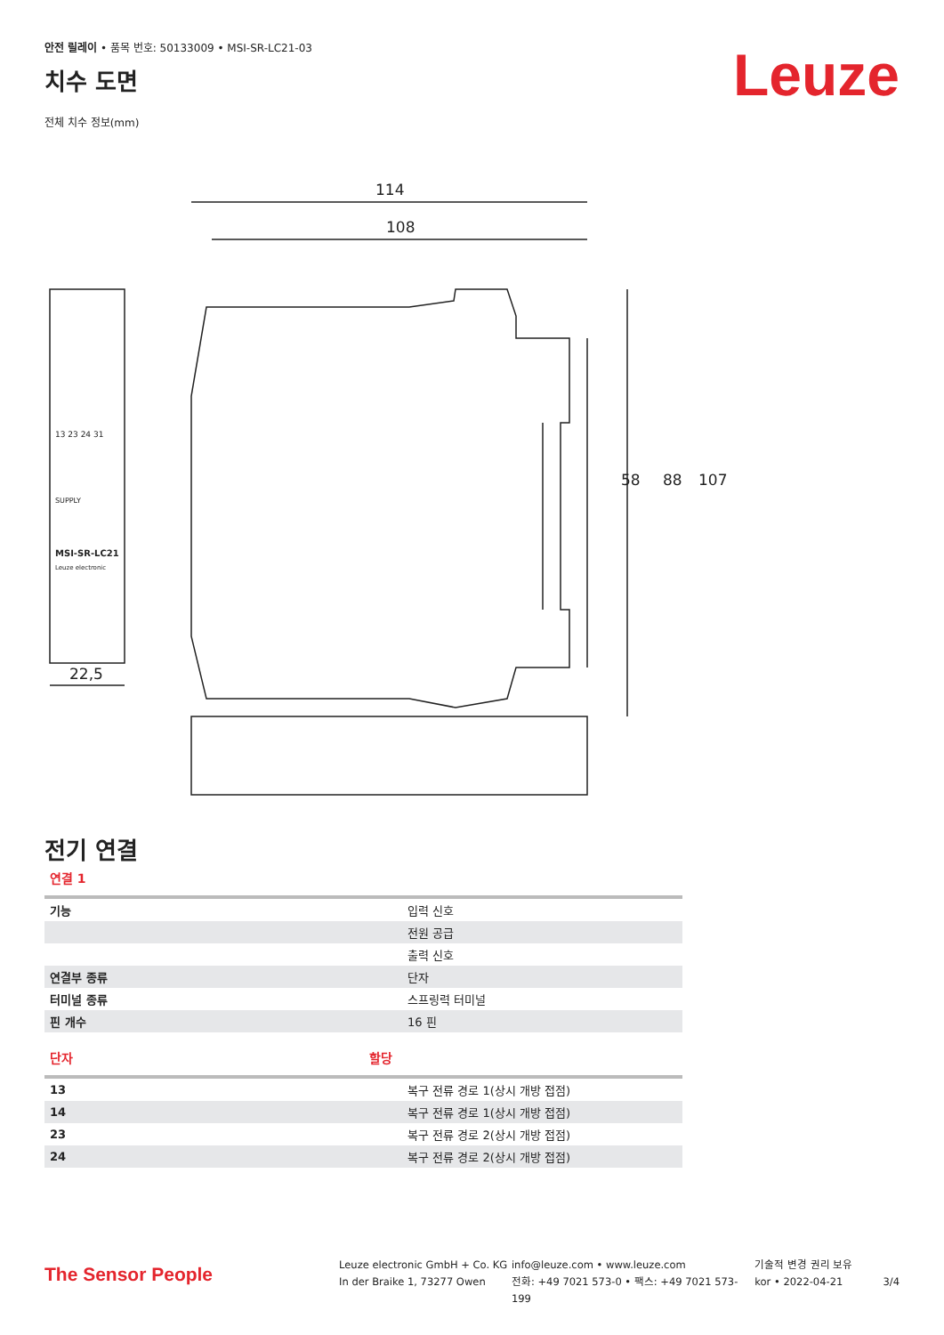안전 릴레이 • 품목 번호: 50133009 • MSI-SR-LC21-03
치수 도면
Leuze
전체 치수 정보(mm)
114
108
107
88
58
13 23 24 31
SUPPLY
MSI-SR-LC21
Leuze electronic
22,5
전기 연결
연결 1
| 기능 | 입력 신호 |
| | 전원 공급 |
| | 출력 신호 |
| 연결부 종류 | 단자 |
| 터미널 종류 | 스프링력 터미널 |
| 핀 개수 | 16 핀 |
| 단자 | 할당 |
| --- | --- |
| 13 | 복구 전류 경로 1(상시 개방 접점) |
| 14 | 복구 전류 경로 1(상시 개방 접점) |
| 23 | 복구 전류 경로 2(상시 개방 접점) |
| 24 | 복구 전류 경로 2(상시 개방 접점) |
The Sensor People
Leuze electronic GmbH + Co. KG
In der Braike 1, 73277 Owen
info@leuze.com • www.leuze.com
전화: +49 7021 573-0 • 팩스: +49 7021 573-199
기술적 변경 권리 보유
kor • 2022-04-21
3/4